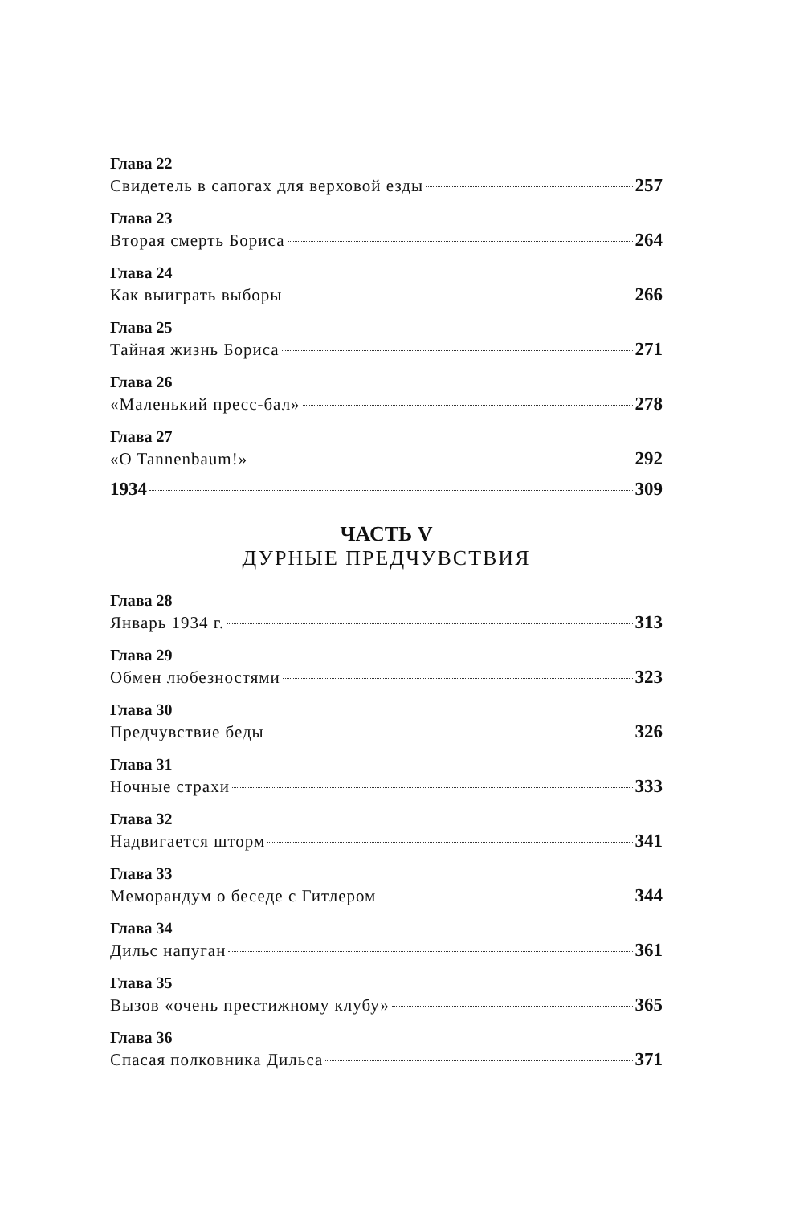Глава 22
Свидетель в сапогах для верховой езды 257
Глава 23
Вторая смерть Бориса 264
Глава 24
Как выиграть выборы 266
Глава 25
Тайная жизнь Бориса 271
Глава 26
«Маленький пресс-бал» 278
Глава 27
«O Tannenbaum!» 292
1934 309
ЧАСТЬ V
ДУРНЫЕ ПРЕДЧУВСТВИЯ
Глава 28
Январь 1934 г. 313
Глава 29
Обмен любезностями 323
Глава 30
Предчувствие беды 326
Глава 31
Ночные страхи 333
Глава 32
Надвигается шторм 341
Глава 33
Меморандум о беседе с Гитлером 344
Глава 34
Дильс напуган 361
Глава 35
Вызов «очень престижному клубу» 365
Глава 36
Спасая полковника Дильса 371